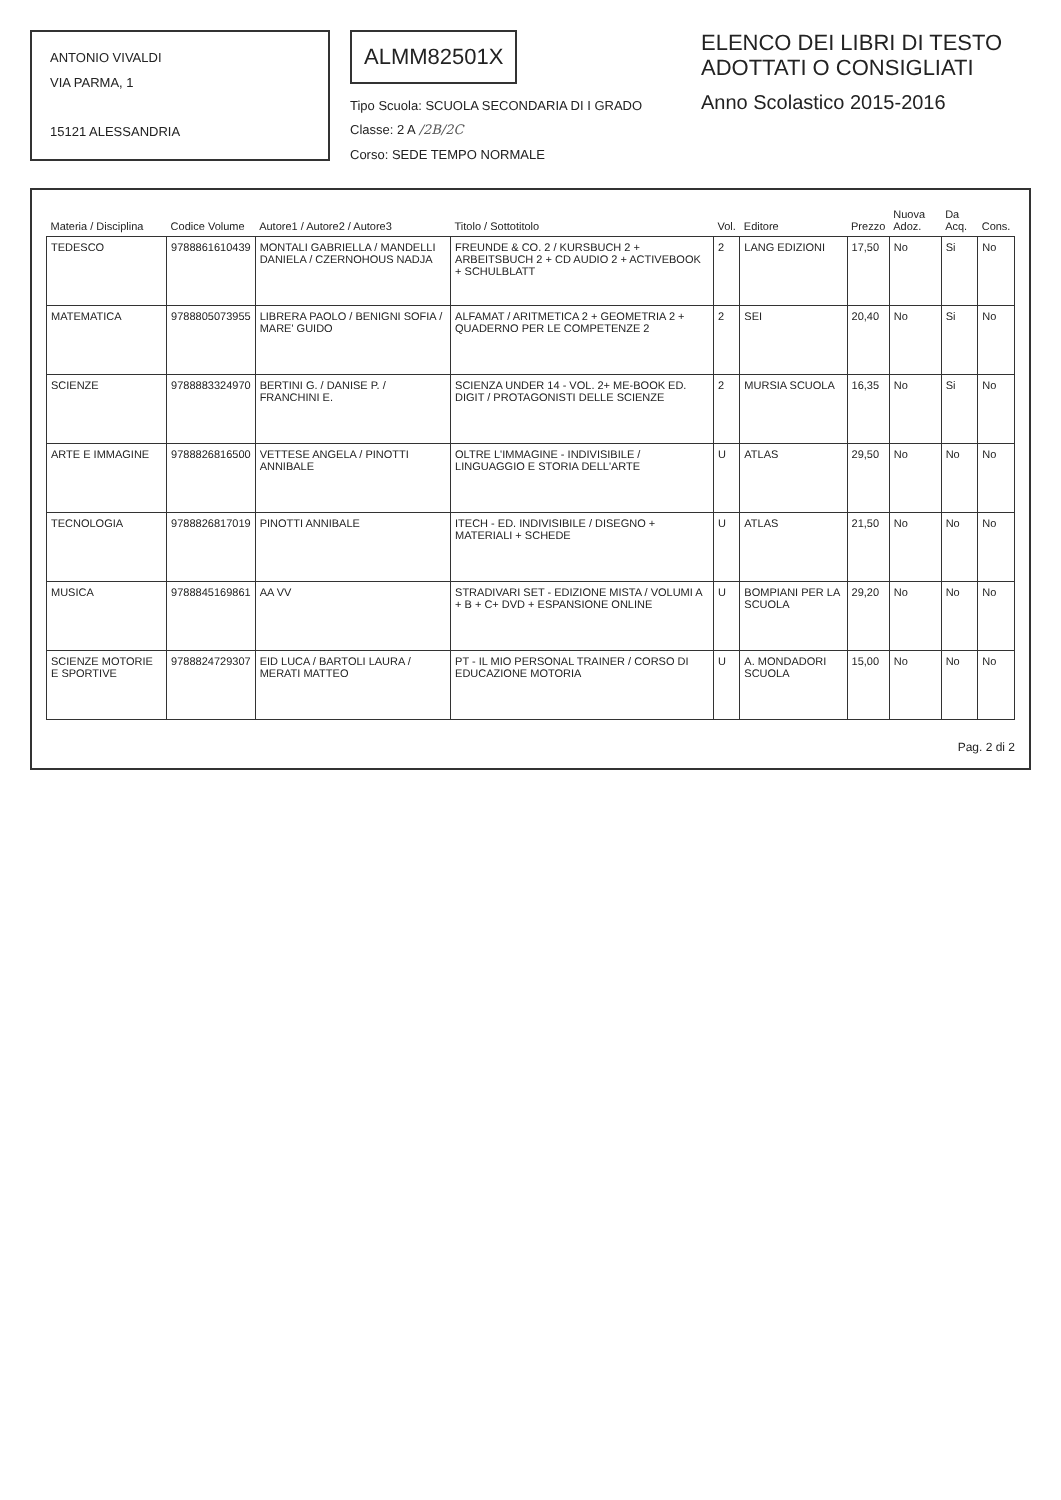ANTONIO VIVALDI
VIA PARMA, 1
15121 ALESSANDRIA
ALMM82501X
Tipo Scuola: SCUOLA SECONDARIA DI I GRADO
Classe: 2 A /2B/2C
Corso: SEDE TEMPO NORMALE
ELENCO DEI LIBRI DI TESTO
ADOTTATI O CONSIGLIATI
Anno Scolastico 2015-2016
| Materia / Disciplina | Codice Volume | Autore1 / Autore2 / Autore3 | Titolo / Sottotitolo | Vol. | Editore | Prezzo | Nuova Adoz. | Da Acq. | Cons. |
| --- | --- | --- | --- | --- | --- | --- | --- | --- | --- |
| TEDESCO | 9788861610439 | MONTALI GABRIELLA / MANDELLI DANIELA / CZERNOHOUS NADJA | FREUNDE & CO. 2 / KURSBUCH 2 + ARBEITSBUCH 2 + CD AUDIO 2 + ACTIVEBOOK + SCHULBLATT | 2 | LANG EDIZIONI | 17,50 | No | Si | No |
| MATEMATICA | 9788805073955 | LIBRERA PAOLO / BENIGNI SOFIA / MARE' GUIDO | ALFAMAT / ARITMETICA 2 + GEOMETRIA 2 + QUADERNO PER LE COMPETENZE 2 | 2 | SEI | 20,40 | No | Si | No |
| SCIENZE | 9788883324970 | BERTINI G. / DANISE P. / FRANCHINI E. | SCIENZA UNDER 14 - VOL. 2+ ME-BOOK ED. DIGIT / PROTAGONISTI DELLE SCIENZE | 2 | MURSIA SCUOLA | 16,35 | No | Si | No |
| ARTE E IMMAGINE | 9788826816500 | VETTESE ANGELA / PINOTTI ANNIBALE | OLTRE L'IMMAGINE - INDIVISIBILE / LINGUAGGIO E STORIA DELL'ARTE | U | ATLAS | 29,50 | No | No | No |
| TECNOLOGIA | 9788826817019 | PINOTTI ANNIBALE | ITECH - ED. INDIVISIBILE / DISEGNO + MATERIALI + SCHEDE | U | ATLAS | 21,50 | No | No | No |
| MUSICA | 9788845169861 | AA VV | STRADIVARI SET - EDIZIONE MISTA / VOLUMI A + B + C+ DVD + ESPANSIONE ONLINE | U | BOMPIANI PER LA SCUOLA | 29,20 | No | No | No |
| SCIENZE MOTORIE E SPORTIVE | 9788824729307 | EID LUCA / BARTOLI LAURA / MERATI MATTEO | PT - IL MIO PERSONAL TRAINER / CORSO DI EDUCAZIONE MOTORIA | U | A. MONDADORI SCUOLA | 15,00 | No | No | No |
Pag. 2 di 2